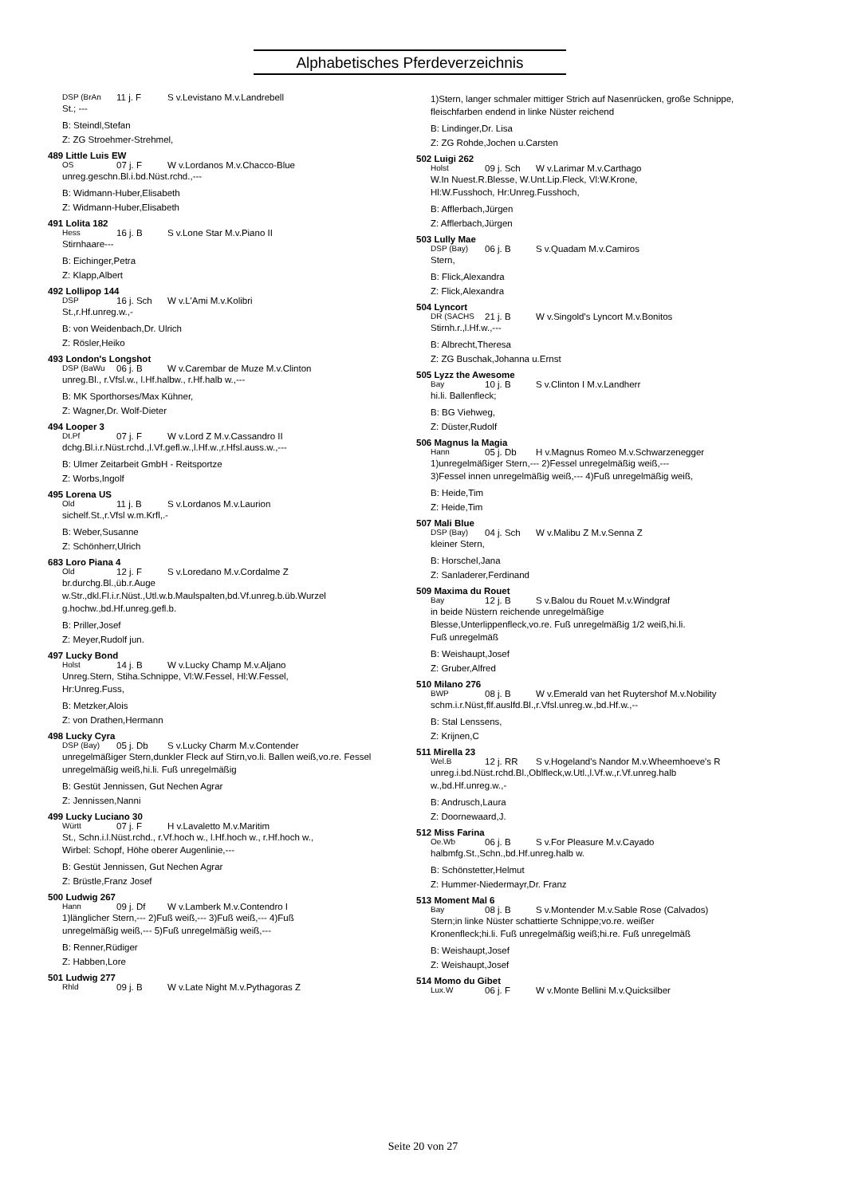Alphabetisches Pferdeverzeichnis
DSP (BrAn 11 j. F S v.Levistano M.v.Landrebell
St.; ---
B: Steindl,Stefan
Z: ZG Stroehmer-Strehmel,
489 Little Luis EW
OS 07 j. F W v.Lordanos M.v.Chacco-Blue
unreg.geschn.Bl.i.bd.Nüst.rchd.,---
B: Widmann-Huber,Elisabeth
Z: Widmann-Huber,Elisabeth
491 Lolita 182
Hess 16 j. B S v.Lone Star M.v.Piano II
Stirnhaare---
B: Eichinger,Petra
Z: Klapp,Albert
492 Lollipop 144
DSP 16 j. Sch W v.L'Ami M.v.Kolibri
St.,r.Hf.unreg.w.,-
B: von Weidenbach,Dr. Ulrich
Z: Rösler,Heiko
493 London's Longshot
DSP (BaWu 06 j. B W v.Carembar de Muze M.v.Clinton
unreg.Bl., r.Vfsl.w., l.Hf.halbw., r.Hf.halb w.,---
B: MK Sporthorses/Max Kühner,
Z: Wagner,Dr. Wolf-Dieter
494 Looper 3
Dt.Pf 07 j. F W v.Lord Z M.v.Cassandro II
dchg.Bl.i.r.Nüst.rchd.,l.Vf.gefl.w.,l.Hf.w.,r.Hfsl.auss.w.,---
B: Ulmer Zeitarbeit GmbH - Reitsportze
Z: Worbs,Ingolf
495 Lorena US
Old 11 j. B S v.Lordanos M.v.Laurion
sichelf.St.,r.Vfsl w.m.Krfl,.-
B: Weber,Susanne
Z: Schönherr,Ulrich
683 Loro Piana 4
Old 12 j. F S v.Loredano M.v.Cordalme Z
br.durchg.Bl.,üb.r.Auge
w.Str.,dkl.Fl.i.r.Nüst.,Utl.w.b.Maulspalten,bd.Vf.unreg.b.üb.Wurzel g.hochw.,bd.Hf.unreg.gefl.b.
B: Priller,Josef
Z: Meyer,Rudolf jun.
497 Lucky Bond
Holst 14 j. B W v.Lucky Champ M.v.Aljano
Unreg.Stern, Stiha.Schnippe, Vl:W.Fessel, Hl:W.Fessel,
Hr:Unreg.Fuss,
B: Metzker,Alois
Z: von Drathen,Hermann
498 Lucky Cyra
DSP (Bay) 05 j. Db S v.Lucky Charm M.v.Contender
unregelmäßiger Stern,dunkler Fleck auf Stirn,vo.li. Ballen weiß,vo.re. Fessel unregelmäßig weiß,hi.li. Fuß unregelmäßig
B: Gestüt Jennissen, Gut Nechen Agrar
Z: Jennissen,Nanni
499 Lucky Luciano 30
Württ 07 j. F H v.Lavaletto M.v.Maritim
St., Schn.i.l.Nüst.rchd., r.Vf.hoch w., l.Hf.hoch w., r.Hf.hoch w.,
Wirbel: Schopf, Höhe oberer Augenlinie,---
B: Gestüt Jennissen, Gut Nechen Agrar
Z: Brüstle,Franz Josef
500 Ludwig 267
Hann 09 j. Df W v.Lamberk M.v.Contendro I
1)länglicher Stern,--- 2)Fuß weiß,--- 3)Fuß weiß,--- 4)Fuß
unregelmäßig weiß,--- 5)Fuß unregelmäßig weiß,---
B: Renner,Rüdiger
Z: Habben,Lore
501 Ludwig 277
Rhld 09 j. B W v.Late Night M.v.Pythagoras Z
1)Stern, langer schmaler mittiger Strich auf Nasenrücken, große Schnippe, fleischfarben endend in linke Nüster reichend
B: Lindinger,Dr. Lisa
Z: ZG Rohde,Jochen u.Carsten
502 Luigi 262
Holst 09 j. Sch W v.Larimar M.v.Carthago
W.In Nuest.R.Blesse, W.Unt.Lip.Fleck, Vl:W.Krone,
Hl:W.Fusshoch, Hr:Unreg.Fusshoch,
B: Afflerbach,Jürgen
Z: Afflerbach,Jürgen
503 Lully Mae
DSP (Bay) 06 j. B S v.Quadam M.v.Camiros
Stern,
B: Flick,Alexandra
Z: Flick,Alexandra
504 Lyncort
DR (SACHS 21 j. B W v.Singold's Lyncort M.v.Bonitos
Stirnh.r.,l.Hf.w.,---
B: Albrecht,Theresa
Z: ZG Buschak,Johanna u.Ernst
505 Lyzz the Awesome
Bay 10 j. B S v.Clinton I M.v.Landherr
hi.li. Ballenfleck;
B: BG Viehweg,
Z: Düster,Rudolf
506 Magnus la Magia
Hann 05 j. Db H v.Magnus Romeo M.v.Schwarzenegger
1)unregelmäßiger Stern,--- 2)Fessel unregelmäßig weiß,---
3)Fessel innen unregelmäßig weiß,--- 4)Fuß unregelmäßig weiß,
B: Heide,Tim
Z: Heide,Tim
507 Mali Blue
DSP (Bay) 04 j. Sch W v.Malibu Z M.v.Senna Z
kleiner Stern,
B: Horschel,Jana
Z: Sanladerer,Ferdinand
509 Maxima du Rouet
Bay 12 j. B S v.Balou du Rouet M.v.Windgraf
in beide Nüstern reichende unregelmäßige
Blesse,Unterlippenfleck,vo.re. Fuß unregelmäßig 1/2 weiß,hi.li.
Fuß unregelmäß
B: Weishaupt,Josef
Z: Gruber,Alfred
510 Milano 276
BWP 08 j. B W v.Emerald van het Ruytershof M.v.Nobility
schm.i.r.Nüst,flf.auslfd.Bl.,r.Vfsl.unreg.w.,bd.Hf.w.,--
B: Stal Lenssens,
Z: Krijnen,C
511 Mirella 23
Wel.B 12 j. RR S v.Hogeland's Nandor M.v.Wheemhoeve's R
unreg.i.bd.Nüst.rchd.Bl.,Oblfleck,w.Utl.,l.Vf.w.,r.Vf.unreg.halb
w.,bd.Hf.unreg.w.,-
B: Andrusch,Laura
Z: Doornewaard,J.
512 Miss Farina
Oe.Wb 06 j. B S v.For Pleasure M.v.Cayado
halbmfg.St.,Schn.,bd.Hf.unreg.halb w.
B: Schönstetter,Helmut
Z: Hummer-Niedermayr,Dr. Franz
513 Moment Mal 6
Bay 08 j. B S v.Montender M.v.Sable Rose (Calvados)
Stern;in linke Nüster schattierte Schnippe;vo.re. weißer
Kronenfleck;hi.li. Fuß unregelmäßig weiß;hi.re. Fuß unregelmäß
B: Weishaupt,Josef
Z: Weishaupt,Josef
514 Momo du Gibet
Lux.W 06 j. F W v.Monte Bellini M.v.Quicksilber
Seite 20 von 27